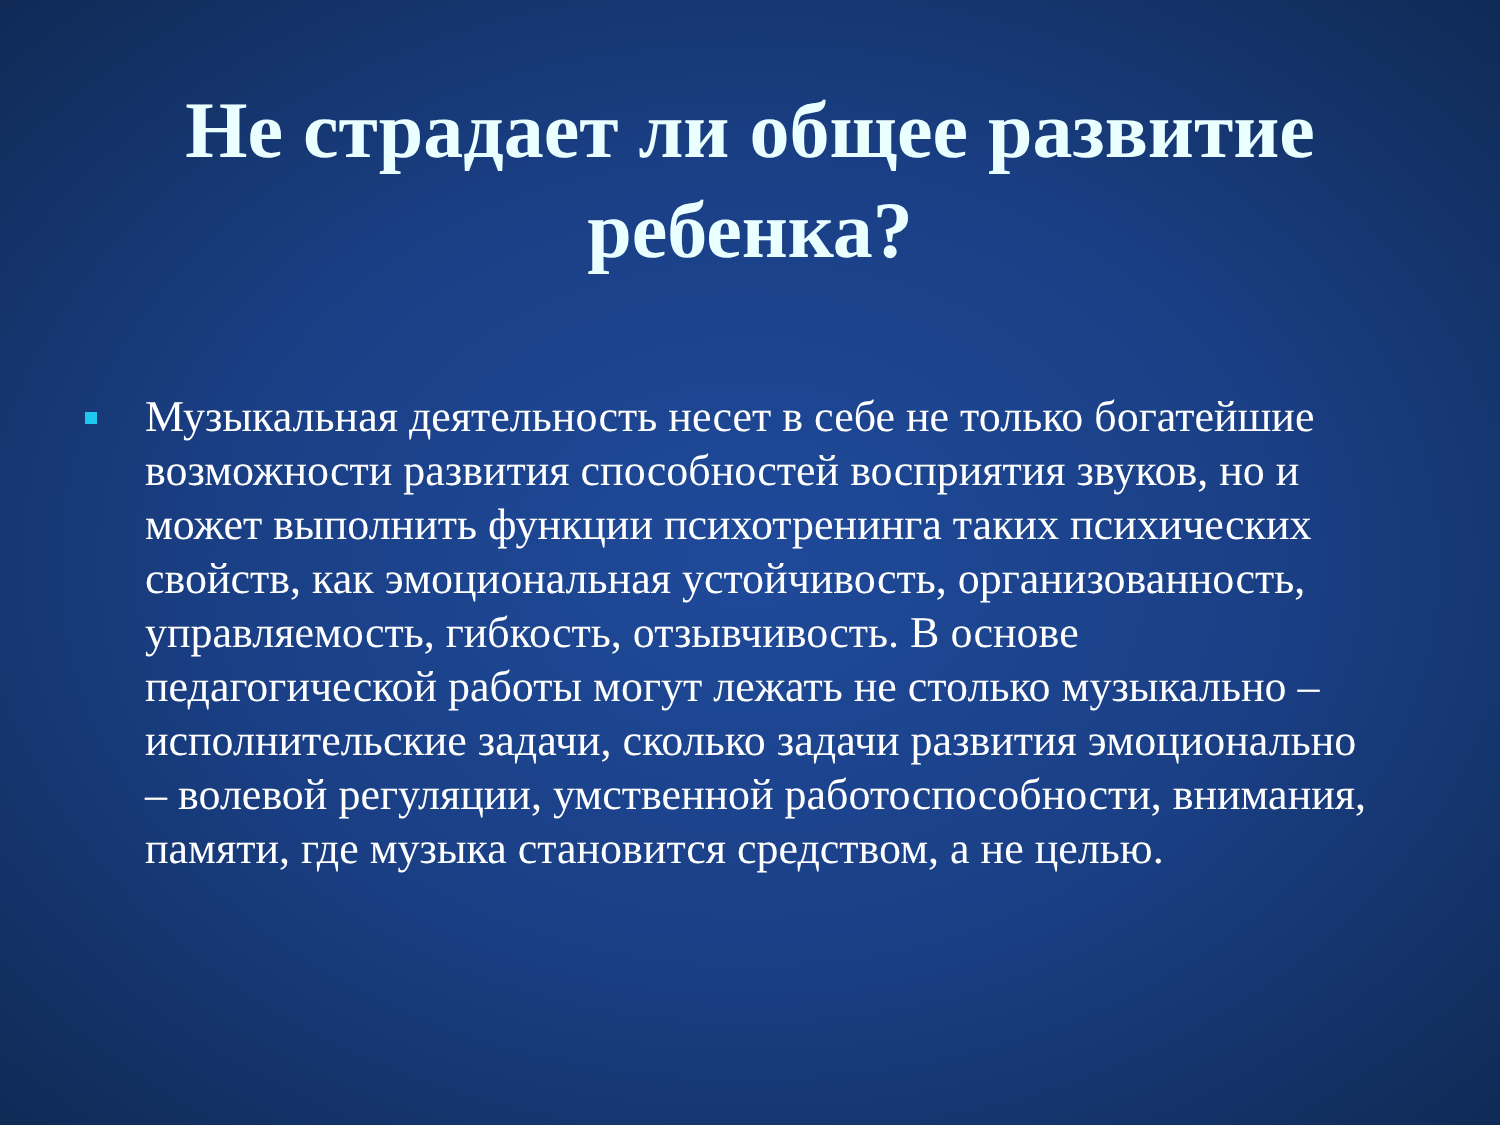Не страдает ли общее развитие ребенка?
Музыкальная деятельность несет в себе не только богатейшие возможности развития способностей восприятия звуков, но и может выполнить функции психотренинга таких психических свойств, как эмоциональная устойчивость, организованность, управляемость, гибкость, отзывчивость. В основе педагогической работы могут лежать не столько музыкально – исполнительские задачи, сколько задачи развития эмоционально – волевой регуляции, умственной работоспособности, внимания, памяти, где музыка становится средством, а не целью.